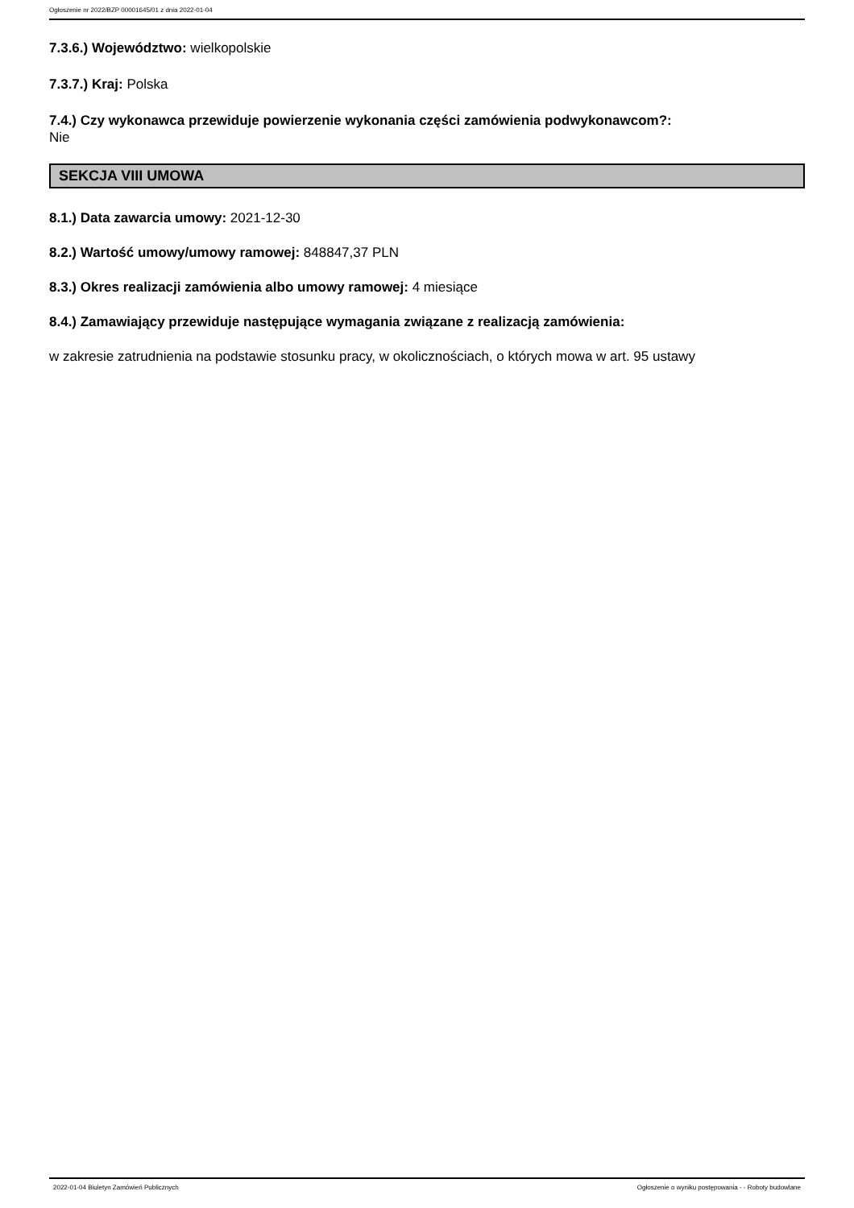Ogłoszenie nr 2022/BZP 00001645/01 z dnia 2022-01-04
7.3.6.) Województwo: wielkopolskie
7.3.7.) Kraj: Polska
7.4.) Czy wykonawca przewiduje powierzenie wykonania części zamówienia podwykonawcom?:
Nie
SEKCJA VIII UMOWA
8.1.) Data zawarcia umowy: 2021-12-30
8.2.) Wartość umowy/umowy ramowej: 848847,37 PLN
8.3.) Okres realizacji zamówienia albo umowy ramowej: 4 miesiące
8.4.) Zamawiający przewiduje następujące wymagania związane z realizacją zamówienia:
w zakresie zatrudnienia na podstawie stosunku pracy, w okolicznościach, o których mowa w art. 95 ustawy
2022-01-04 Biuletyn Zamówień Publicznych Ogłoszenie o wyniku postępowania - - Roboty budowlane